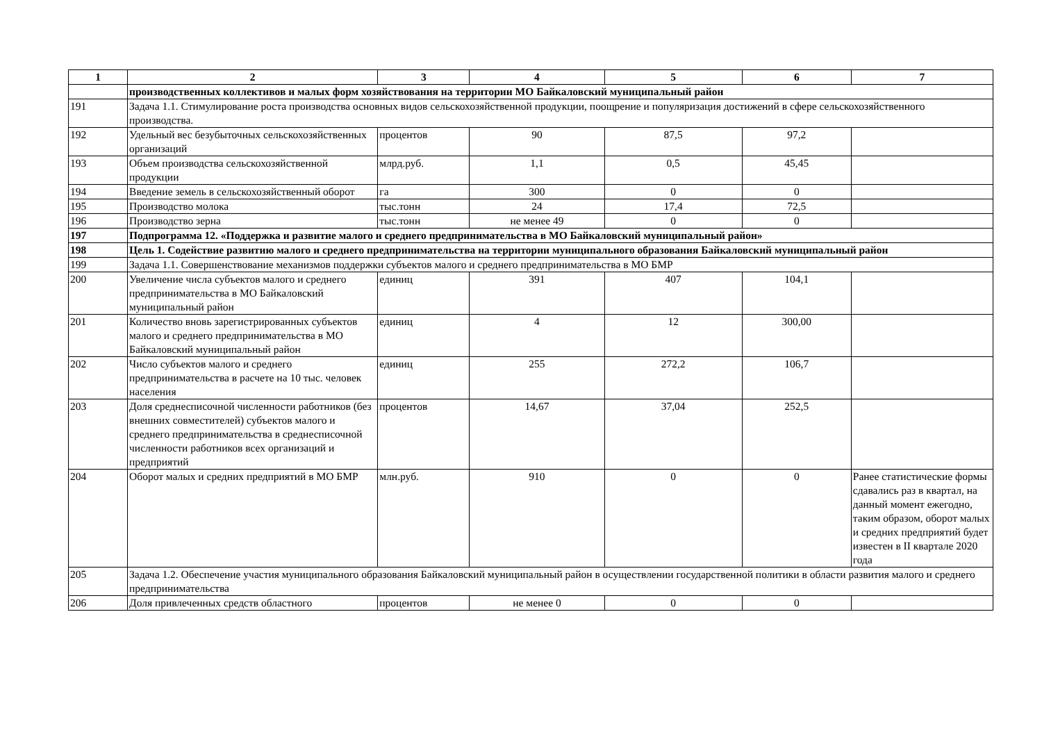| 1 | 2 | 3 | 4 | 5 | 6 | 7 |
| --- | --- | --- | --- | --- | --- | --- |
| | производственных коллективов и малых форм хозяйствования на территории МО Байкаловский муниципальный район | | | | | |
| 191 | Задача 1.1. Стимулирование роста производства основных видов сельскохозяйственной продукции, поощрение и популяризация достижений в сфере сельскохозяйственного производства. | | | | | |
| 192 | Удельный вес безубыточных сельскохозяйственных организаций | процентов | 90 | 87,5 | 97,2 | |
| 193 | Объем производства сельскохозяйственной продукции | млрд.руб. | 1,1 | 0,5 | 45,45 | |
| 194 | Введение земель в сельскохозяйственный оборот | га | 300 | 0 | 0 | |
| 195 | Производство молока | тыс.тонн | 24 | 17,4 | 72,5 | |
| 196 | Производство зерна | тыс.тонн | не менее 49 | 0 | 0 | |
| 197 | Подпрограмма 12. «Поддержка и развитие малого и среднего предпринимательства в МО Байкаловский муниципальный район» | | | | | |
| 198 | Цель 1. Содействие развитию малого и среднего предпринимательства на территории муниципального образования Байкаловский муниципальный район | | | | | |
| 199 | Задача 1.1. Совершенствование механизмов поддержки субъектов малого и среднего предпринимательства в МО БМР | | | | | |
| 200 | Увеличение числа субъектов малого и среднего предпринимательства в МО Байкаловский муниципальный район | единиц | 391 | 407 | 104,1 | |
| 201 | Количество вновь зарегистрированных субъектов малого и среднего предпринимательства в МО Байкаловский муниципальный район | единиц | 4 | 12 | 300,00 | |
| 202 | Число субъектов малого и среднего предпринимательства в расчете на 10 тыс. человек населения | единиц | 255 | 272,2 | 106,7 | |
| 203 | Доля среднесписочной численности работников (без внешних совместителей) субъектов малого и среднего предпринимательства в среднесписочной численности работников всех организаций и предприятий | процентов | 14,67 | 37,04 | 252,5 | |
| 204 | Оборот малых и средних предприятий в МО БМР | млн.руб. | 910 | 0 | 0 | Ранее статистические формы сдавались раз в квартал, на данный момент ежегодно, таким образом, оборот малых и средних предприятий будет известен в II квартале 2020 года |
| 205 | Задача 1.2. Обеспечение участия муниципального образования Байкаловский муниципальный район в осуществлении государственной политики в области развития малого и среднего предпринимательства | | | | | |
| 206 | Доля привлеченных средств областного | процентов | не менее 0 | 0 | 0 | |